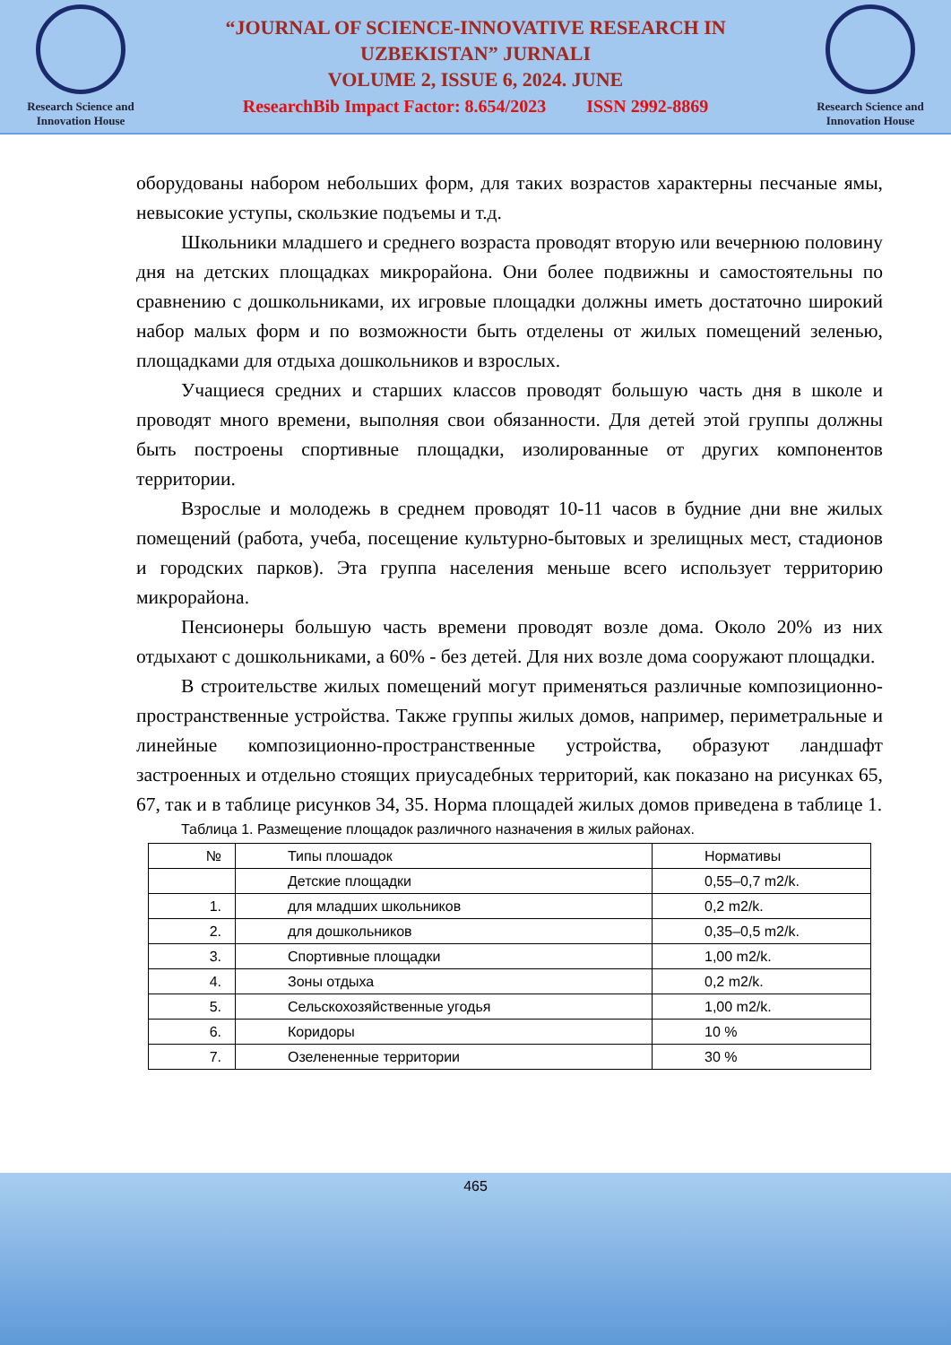Research Science and Innovation House
“JOURNAL OF SCIENCE-INNOVATIVE RESEARCH IN
UZBEKISTAN” JURNALI
VOLUME 2, ISSUE 6, 2024. JUNE
ResearchBib Impact Factor: 8.654/2023 ISSN 2992-8869
Research Science and Innovation House
оборудованы набором небольших форм, для таких возрастов характерны песчаные ямы, невысокие уступы, скользкие подъемы и т.д.
Школьники младшего и среднего возраста проводят вторую или вечернюю половину дня на детских площадках микрорайона. Они более подвижны и самостоятельны по сравнению с дошкольниками, их игровые площадки должны иметь достаточно широкий набор малых форм и по возможности быть отделены от жилых помещений зеленью, площадками для отдыха дошкольников и взрослых.
Учащиеся средних и старших классов проводят большую часть дня в школе и проводят много времени, выполняя свои обязанности. Для детей этой группы должны быть построены спортивные площадки, изолированные от других компонентов территории.
Взрослые и молодежь в среднем проводят 10-11 часов в будние дни вне жилых помещений (работа, учеба, посещение культурно-бытовых и зрелищных мест, стадионов и городских парков). Эта группа населения меньше всего использует территорию микрорайона.
Пенсионеры большую часть времени проводят возле дома. Около 20% из них отдыхают с дошкольниками, а 60% - без детей. Для них возле дома сооружают площадки.
В строительстве жилых помещений могут применяться различные композиционно-пространственные устройства. Также группы жилых домов, например, периметральные и линейные композиционно-пространственные устройства, образуют ландшафт застроенных и отдельно стоящих приусадебных территорий, как показано на рисунках 65, 67, так и в таблице рисунков 34, 35. Норма площадей жилых домов приведена в таблице 1.
Таблица 1. Размещение площадок различного назначения в жилых районах.
| № | Типы плошадок | Нормативы |
| --- | --- | --- |
| | Детские площадки | 0,55–0,7 m2/k. |
| 1. | для младших школьников | 0,2 m2/k. |
| 2. | для дошкольников | 0,35–0,5 m2/k. |
| 3. | Спортивные площадки | 1,00 m2/k. |
| 4. | Зоны отдыха | 0,2 m2/k. |
| 5. | Сельскохозяйственные угодья | 1,00 m2/k. |
| 6. | Коридоры | 10 % |
| 7. | Озелененные территории | 30 % |
465